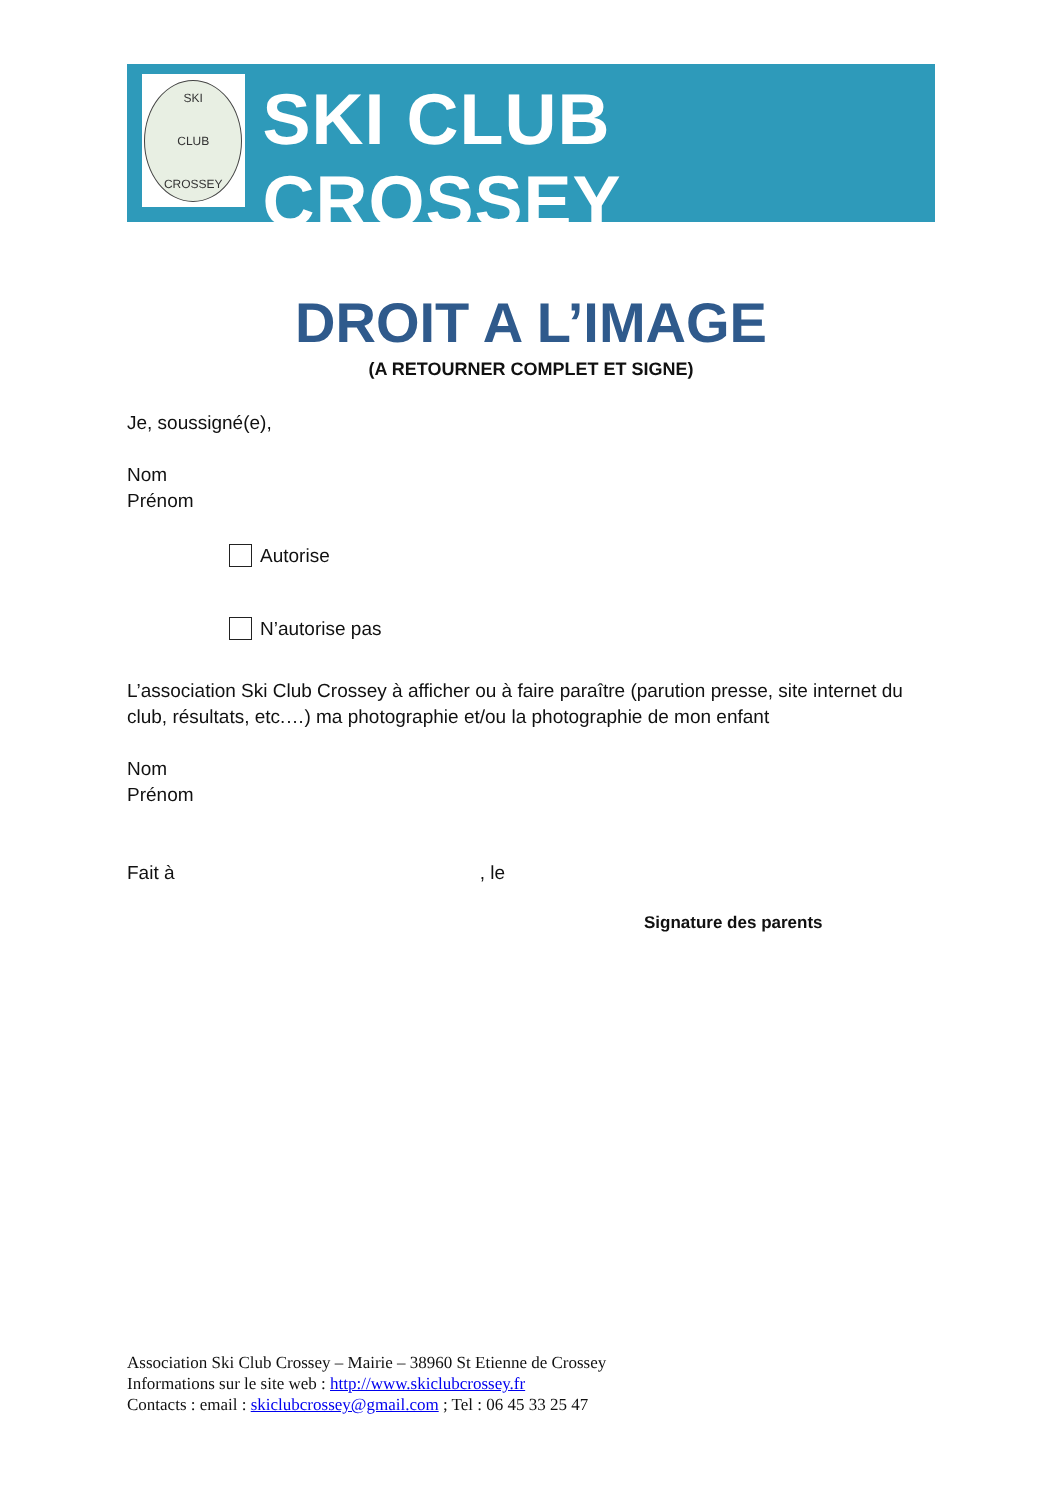SKI
CLUB
CROSSEY
SKI CLUB CROSSEY
DROIT A L’IMAGE
(A RETOURNER COMPLET ET SIGNE)
Je, soussigné(e),
Nom
Prénom
Autorise
N’autorise pas
L’association Ski Club Crossey à afficher ou à faire paraître (parution presse, site internet du club, résultats, etc.…) ma photographie et/ou la photographie de mon enfant
Nom
Prénom
Fait à , le
Signature des parents
Association Ski Club Crossey – Mairie – 38960 St Etienne de Crossey
Informations sur le site web : http://www.skiclubcrossey.fr
Contacts : email : skiclubcrossey@gmail.com ; Tel : 06 45 33 25 47